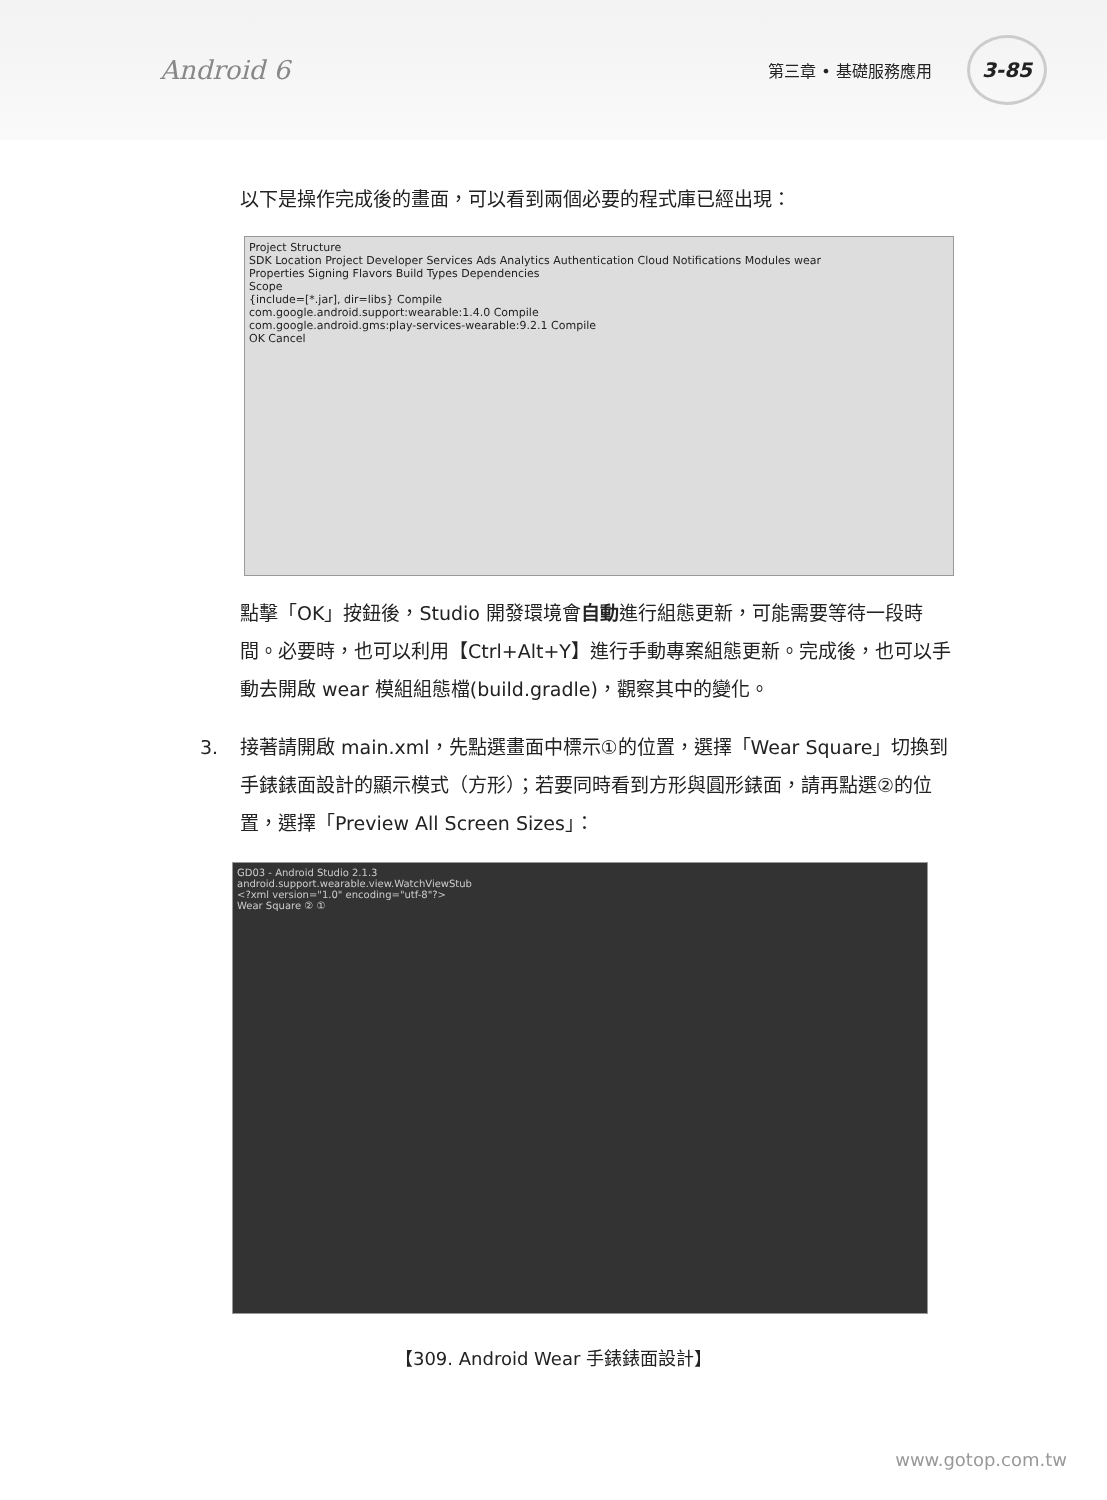Android 6 第三章 • 基礎服務應用 3-85
以下是操作完成後的畫面，可以看到兩個必要的程式庫已經出現：
Project Structure
SDK Location Project Developer Services Ads Analytics Authentication Cloud Notifications Modules wear
Properties Signing Flavors Build Types Dependencies
Scope
{include=[*.jar], dir=libs} Compile
com.google.android.support:wearable:1.4.0 Compile
com.google.android.gms:play-services-wearable:9.2.1 Compile
OK Cancel
點擊「OK」按鈕後，Studio 開發環境會自動進行組態更新，可能需要等待一段時間。必要時，也可以利用【Ctrl+Alt+Y】進行手動專案組態更新。完成後，也可以手動去開啟 wear 模組組態檔(build.gradle)，觀察其中的變化。
3. 接著請開啟 main.xml，先點選畫面中標示①的位置，選擇「Wear Square」切換到手錶錶面設計的顯示模式（方形）；若要同時看到方形與圓形錶面，請再點選②的位置，選擇「Preview All Screen Sizes」：
GD03 - Android Studio 2.1.3
android.support.wearable.view.WatchViewStub
<?xml version="1.0" encoding="utf-8"?>
Wear Square ② ①
【309. Android Wear 手錶錶面設計】
www.gotop.com.tw